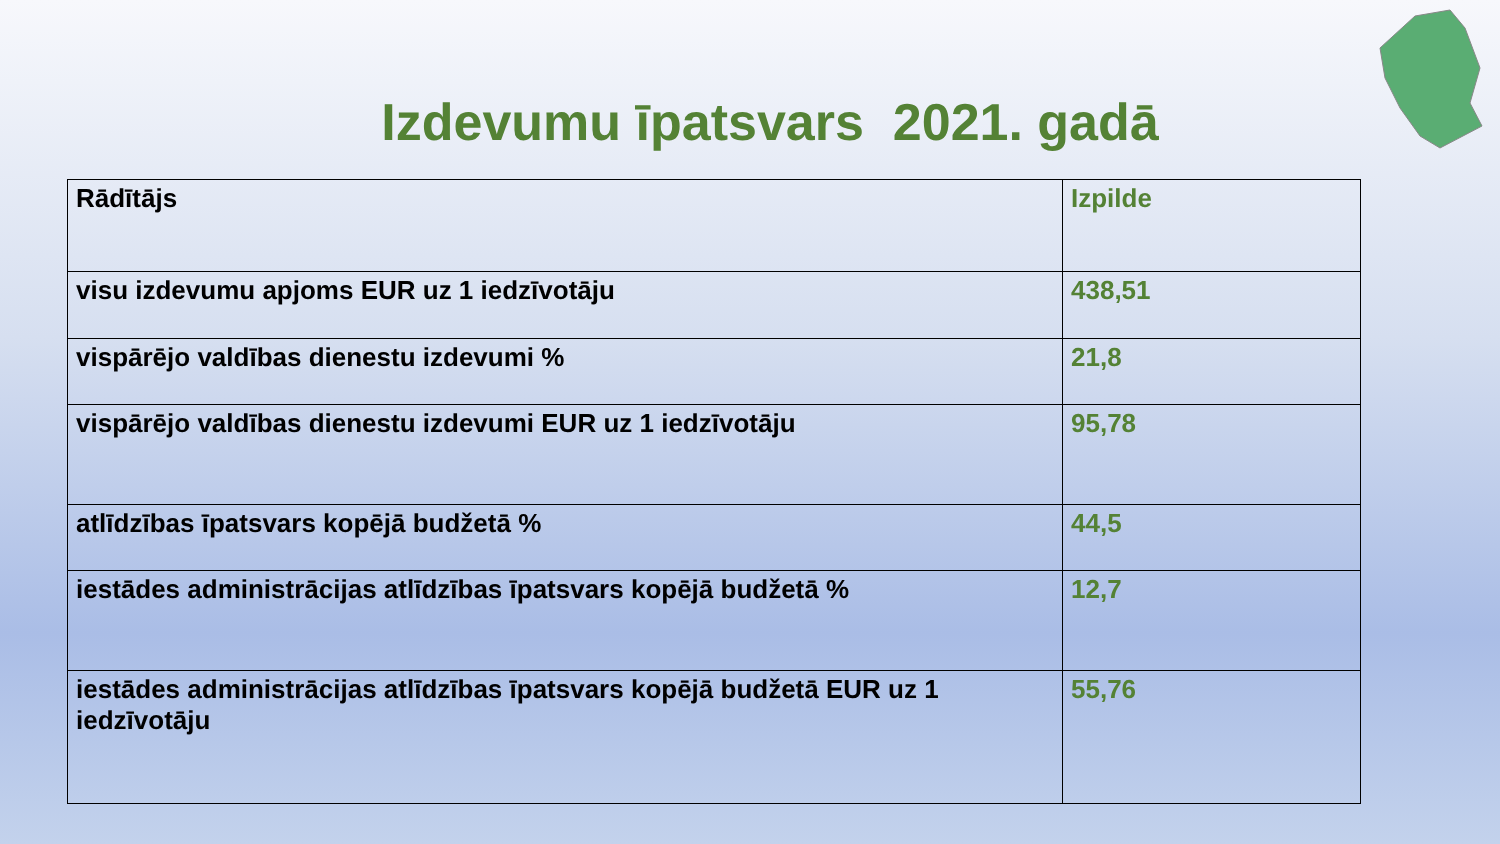Izdevumu īpatsvars 2021. gadā
| Rādītājs | Izpilde |
| --- | --- |
| visu izdevumu apjoms EUR uz 1 iedzīvotāju | 438,51 |
| vispārējo valdības dienestu izdevumi % | 21,8 |
| vispārējo valdības dienestu izdevumi EUR uz 1 iedzīvotāju | 95,78 |
| atlīdzības īpatsvars kopējā budžetā % | 44,5 |
| iestādes administrācijas atlīdzības īpatsvars kopējā budžetā % | 12,7 |
| iestādes administrācijas atlīdzības īpatsvars kopējā budžetā EUR uz 1 iedzīvotāju | 55,76 |